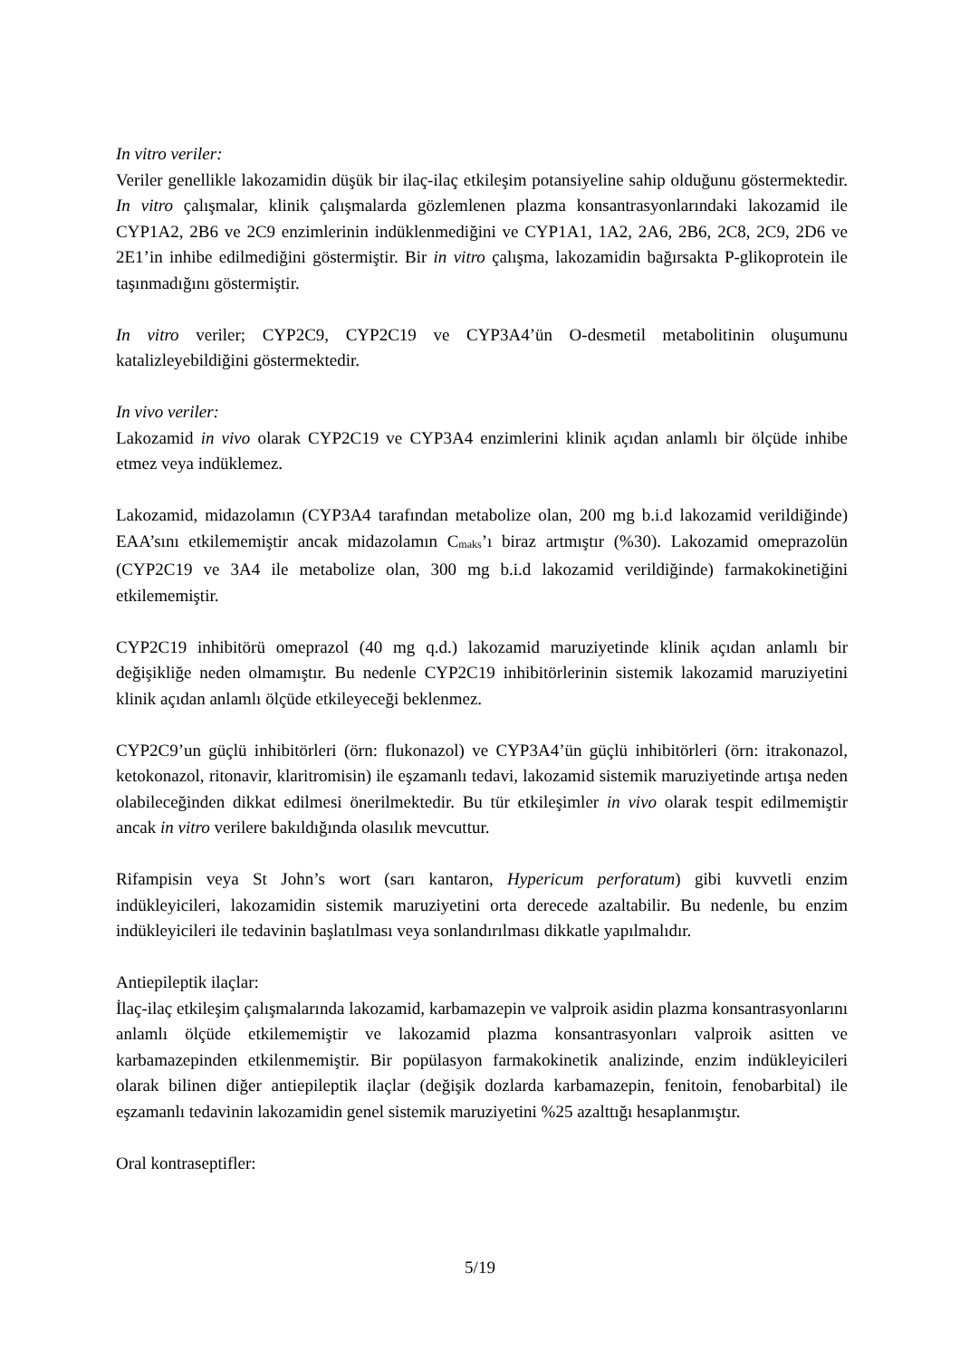In vitro veriler:
Veriler genellikle lakozamidin düşük bir ilaç-ilaç etkileşim potansiyeline sahip olduğunu göstermektedir. In vitro çalışmalar, klinik çalışmalarda gözlemlenen plazma konsantrasyonlarındaki lakozamid ile CYP1A2, 2B6 ve 2C9 enzimlerinin indüklenmediğini ve CYP1A1, 1A2, 2A6, 2B6, 2C8, 2C9, 2D6 ve 2E1’in inhibe edilmediğini göstermiştir. Bir in vitro çalışma, lakozamidin bağırsakta P-glikoprotein ile taşınmadığını göstermiştir.
In vitro veriler; CYP2C9, CYP2C19 ve CYP3A4’ün O-desmetil metabolitinin oluşumunu katalizleyebildiğini göstermektedir.
In vivo veriler:
Lakozamid in vivo olarak CYP2C19 ve CYP3A4 enzimlerini klinik açıdan anlamlı bir ölçüde inhibe etmez veya indüklemez.
Lakozamid, midazolamın (CYP3A4 tarafından metabolize olan, 200 mg b.i.d lakozamid verildiğinde) EAA’sını etkilememiştir ancak midazolamın C<sub>maks</sub>’ı biraz artmıştır (%30). Lakozamid omeprazolün (CYP2C19 ve 3A4 ile metabolize olan, 300 mg b.i.d lakozamid verildiğinde) farmakokinetiğini etkilememiştir.
CYP2C19 inhibitörü omeprazol (40 mg q.d.) lakozamid maruziyetinde klinik açıdan anlamlı bir değişikliğe neden olmamıştır. Bu nedenle CYP2C19 inhibitörlerinin sistemik lakozamid maruziyetini klinik açıdan anlamlı ölçüde etkileyeceği beklenmez.
CYP2C9’un güçlü inhibitörleri (örn: flukonazol) ve CYP3A4’ün güçlü inhibitörleri (örn: itrakonazol, ketokonazol, ritonavir, klaritromisin) ile eşzamanlı tedavi, lakozamid sistemik maruziyetinde artışa neden olabileceğinden dikkat edilmesi önerilmektedir. Bu tür etkileşimler in vivo olarak tespit edilmemiştir ancak in vitro verilere bakıldığında olasılık mevcuttur.
Rifampisin veya St John’s wort (sarı kantaron, Hypericum perforatum) gibi kuvvetli enzim indükleyicileri, lakozamidin sistemik maruziyetini orta derecede azaltabilir. Bu nedenle, bu enzim indükleyicileri ile tedavinin başlatılması veya sonlandırılması dikkatle yapılmalıdır.
Antiepileptik ilaçlar:
İlaç-ilaç etkileşim çalışmalarında lakozamid, karbamazepin ve valproik asidin plazma konsantrasyonlarını anlamlı ölçüde etkilememiştir ve lakozamid plazma konsantrasyonları valproik asitten ve karbamazepinden etkilenmemiştir. Bir popülasyon farmakokinetik analizinde, enzim indükleyicileri olarak bilinen diğer antiepileptik ilaçlar (değişik dozlarda karbamazepin, fenitoin, fenobarbital) ile eşzamanlı tedavinin lakozamidin genel sistemik maruziyetini %25 azalttığı hesaplanmıştır.
Oral kontraseptifler:
5/19